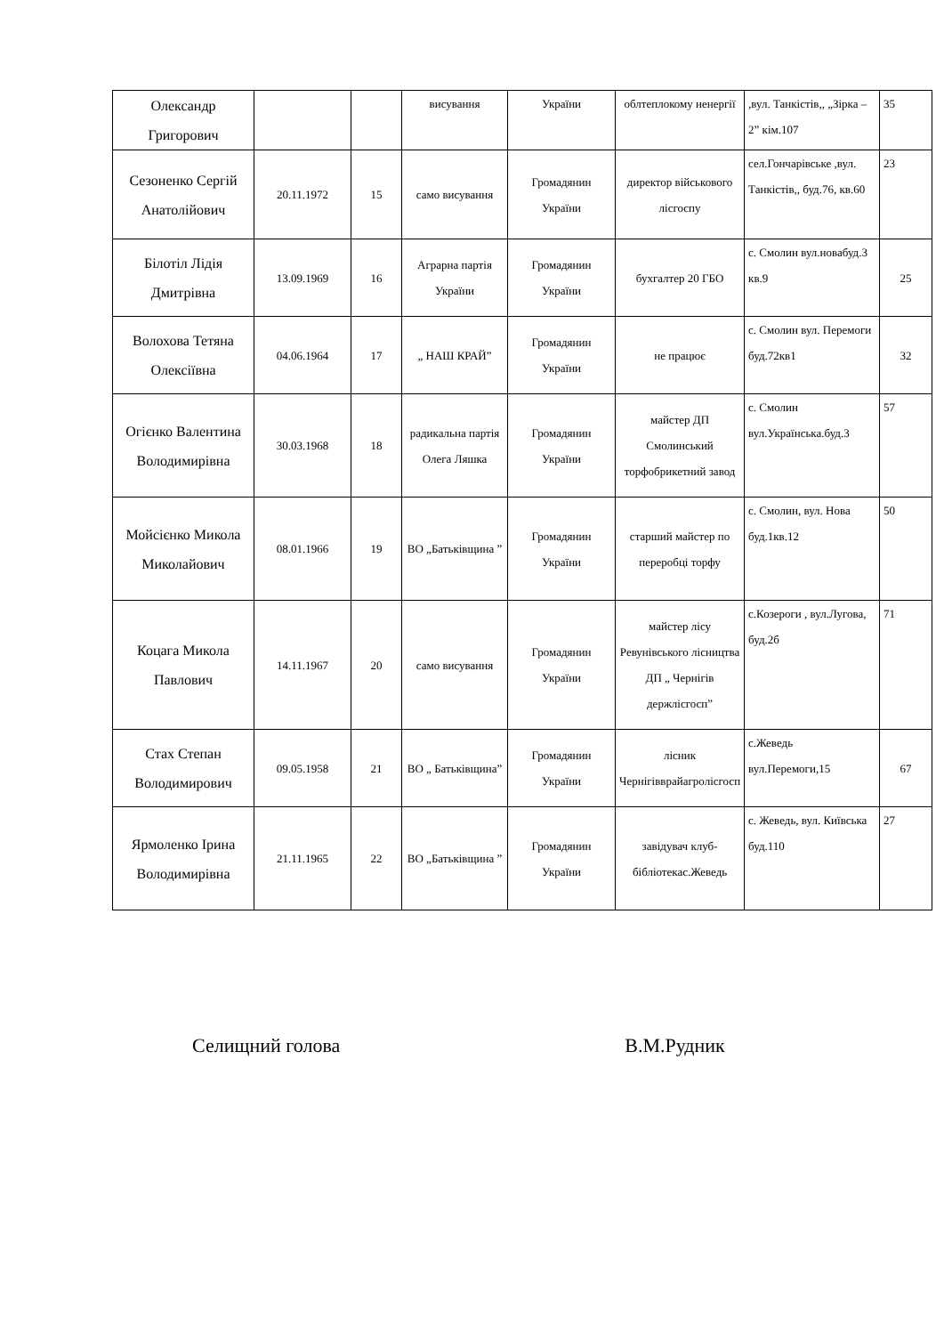| Олександр Григорович | | | висування | України | облтеплокому ненергії | ,вул. Танкістів,, „Зірка – 2” кім.107 | 35 |
| Сезоненко Сергій Анатолійович | 20.11.1972 | 15 | само висування | Громадянин України | директор військового лісгоспу | сел.Гончарівське ,вул. Танкістів,, буд.76, кв.60 | 23 |
| Білотіл Лідія Дмитрівна | 13.09.1969 | 16 | Аграрна партія України | Громадянин України | бухгалтер 20 ГБО | с. Смолин вул.новабуд.3 кв.9 | 25 |
| Волохова Тетяна Олексіївна | 04.06.1964 | 17 | „ НАШ КРАЙ” | Громадянин України | не працює | с. Смолин вул. Перемоги буд.72кв1 | 32 |
| Огієнко Валентина Володимирівна | 30.03.1968 | 18 | радикальна партія Олега Ляшка | Громадянин України | майстер ДП Смолинський торфобрикетний завод | с. Смолин вул.Українська.буд.3 | 57 |
| Мойсієнко Микола Миколайович | 08.01.1966 | 19 | ВО „Батьківщина ” | Громадянин України | старший майстер по переробці торфу | с. Смолин, вул. Нова буд.1кв.12 | 50 |
| Коцага Микола Павлович | 14.11.1967 | 20 | само висування | Громадянин України | майстер лісу Ревунівського лісництва ДП „ Чернігів держлісгосп” | с.Козероги , вул.Лугова, буд.2б | 71 |
| Стах Степан Володимирович | 09.05.1958 | 21 | ВО „ Батьківщина” | Громадянин України | лісник Чернігівврайагролісгосп | с.Жеведь вул.Перемоги,15 | 67 |
| Ярмоленко Ірина Володимирівна | 21.11.1965 | 22 | ВО „Батьківщина ” | Громадянин України | завідувач клуб-бібліотекас.Жеведь | с. Жеведь, вул. Київська буд.110 | 27 |
Селищний голова В.М.Рудник